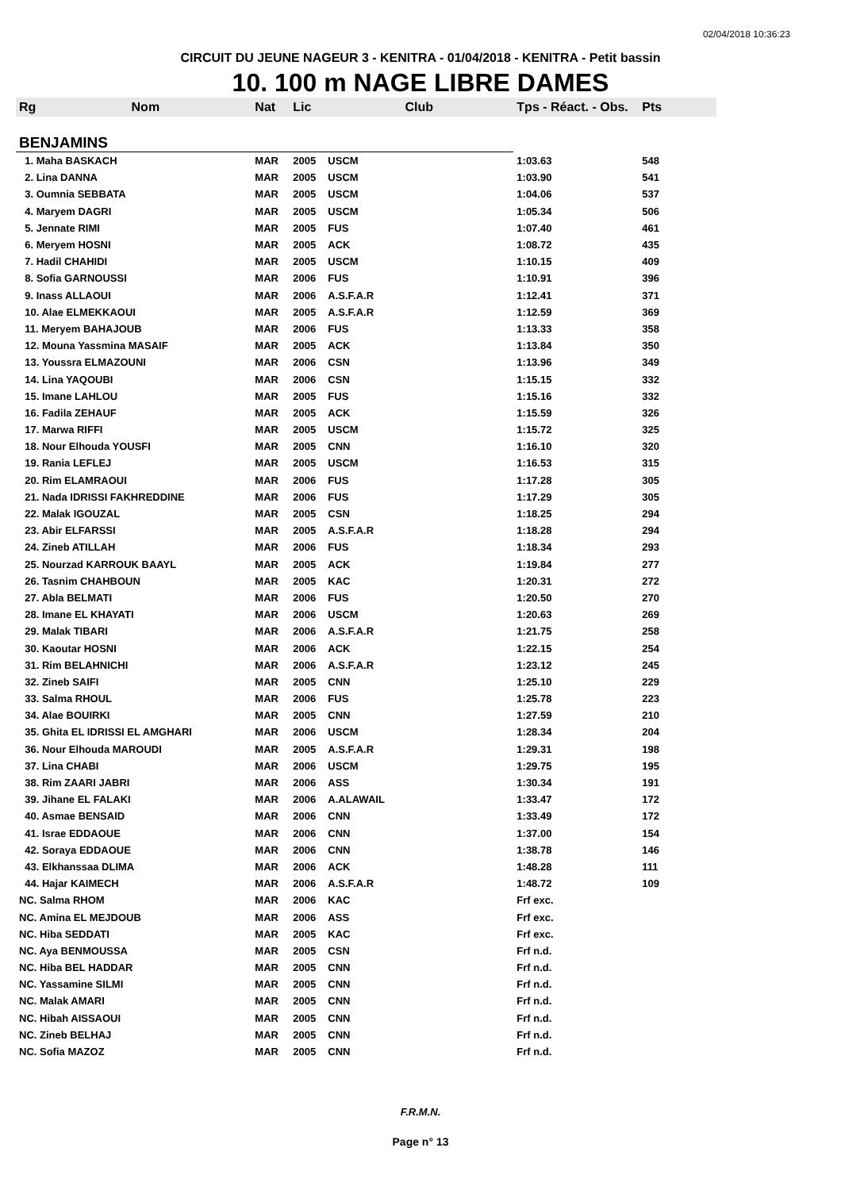02/04/2018 10:36:23
CIRCUIT DU JEUNE NAGEUR 3 - KENITRA - 01/04/2018 - KENITRA - Petit bassin
10. 100 m NAGE LIBRE DAMES
| Rg | Nom | Nat | Lic | Club | Tps - Réact. - Obs. | Pts |
| --- | --- | --- | --- | --- | --- | --- |
| BENJAMINS | | | | | | |
| 1. Maha BASKACH | | MAR | 2005 | USCM | 1:03.63 | 548 |
| 2. Lina DANNA | | MAR | 2005 | USCM | 1:03.90 | 541 |
| 3. Oumnia SEBBATA | | MAR | 2005 | USCM | 1:04.06 | 537 |
| 4. Maryem DAGRI | | MAR | 2005 | USCM | 1:05.34 | 506 |
| 5. Jennate RIMI | | MAR | 2005 | FUS | 1:07.40 | 461 |
| 6. Meryem HOSNI | | MAR | 2005 | ACK | 1:08.72 | 435 |
| 7. Hadil CHAHIDI | | MAR | 2005 | USCM | 1:10.15 | 409 |
| 8. Sofia GARNOUSSI | | MAR | 2006 | FUS | 1:10.91 | 396 |
| 9. Inass ALLAOUI | | MAR | 2006 | A.S.F.A.R | 1:12.41 | 371 |
| 10. Alae ELMEKKAOUI | | MAR | 2005 | A.S.F.A.R | 1:12.59 | 369 |
| 11. Meryem BAHAJOUB | | MAR | 2006 | FUS | 1:13.33 | 358 |
| 12. Mouna Yassmina MASAIF | | MAR | 2005 | ACK | 1:13.84 | 350 |
| 13. Youssra ELMAZOUNI | | MAR | 2006 | CSN | 1:13.96 | 349 |
| 14. Lina YAQOUBI | | MAR | 2006 | CSN | 1:15.15 | 332 |
| 15. Imane LAHLOU | | MAR | 2005 | FUS | 1:15.16 | 332 |
| 16. Fadila ZEHAUF | | MAR | 2005 | ACK | 1:15.59 | 326 |
| 17. Marwa RIFFI | | MAR | 2005 | USCM | 1:15.72 | 325 |
| 18. Nour Elhouda YOUSFI | | MAR | 2005 | CNN | 1:16.10 | 320 |
| 19. Rania LEFLEJ | | MAR | 2005 | USCM | 1:16.53 | 315 |
| 20. Rim ELAMRAOUI | | MAR | 2006 | FUS | 1:17.28 | 305 |
| 21. Nada IDRISSI FAKHREDDINE | | MAR | 2006 | FUS | 1:17.29 | 305 |
| 22. Malak IGOUZAL | | MAR | 2005 | CSN | 1:18.25 | 294 |
| 23. Abir ELFARSSI | | MAR | 2005 | A.S.F.A.R | 1:18.28 | 294 |
| 24. Zineb ATILLAH | | MAR | 2006 | FUS | 1:18.34 | 293 |
| 25. Nourzad KARROUK BAAYL | | MAR | 2005 | ACK | 1:19.84 | 277 |
| 26. Tasnim CHAHBOUN | | MAR | 2005 | KAC | 1:20.31 | 272 |
| 27. Abla BELMATI | | MAR | 2006 | FUS | 1:20.50 | 270 |
| 28. Imane EL KHAYATI | | MAR | 2006 | USCM | 1:20.63 | 269 |
| 29. Malak TIBARI | | MAR | 2006 | A.S.F.A.R | 1:21.75 | 258 |
| 30. Kaoutar HOSNI | | MAR | 2006 | ACK | 1:22.15 | 254 |
| 31. Rim BELAHNICHI | | MAR | 2006 | A.S.F.A.R | 1:23.12 | 245 |
| 32. Zineb SAIFI | | MAR | 2005 | CNN | 1:25.10 | 229 |
| 33. Salma RHOUL | | MAR | 2006 | FUS | 1:25.78 | 223 |
| 34. Alae BOUIRKI | | MAR | 2005 | CNN | 1:27.59 | 210 |
| 35. Ghita EL IDRISSI EL AMGHARI | | MAR | 2006 | USCM | 1:28.34 | 204 |
| 36. Nour Elhouda MAROUDI | | MAR | 2005 | A.S.F.A.R | 1:29.31 | 198 |
| 37. Lina CHABI | | MAR | 2006 | USCM | 1:29.75 | 195 |
| 38. Rim ZAARI JABRI | | MAR | 2006 | ASS | 1:30.34 | 191 |
| 39. Jihane EL FALAKI | | MAR | 2006 | A.ALAWAIL | 1:33.47 | 172 |
| 40. Asmae BENSAID | | MAR | 2006 | CNN | 1:33.49 | 172 |
| 41. Israe EDDAOUE | | MAR | 2006 | CNN | 1:37.00 | 154 |
| 42. Soraya EDDAOUE | | MAR | 2006 | CNN | 1:38.78 | 146 |
| 43. Elkhanssaa DLIMA | | MAR | 2006 | ACK | 1:48.28 | 111 |
| 44. Hajar KAIMECH | | MAR | 2006 | A.S.F.A.R | 1:48.72 | 109 |
| NC. Salma RHOM | | MAR | 2006 | KAC | Frf exc. | |
| NC. Amina EL MEJDOUB | | MAR | 2006 | ASS | Frf exc. | |
| NC. Hiba SEDDATI | | MAR | 2005 | KAC | Frf exc. | |
| NC. Aya BENMOUSSA | | MAR | 2005 | CSN | Frf n.d. | |
| NC. Hiba BEL HADDAR | | MAR | 2005 | CNN | Frf n.d. | |
| NC. Yassamine SILMI | | MAR | 2005 | CNN | Frf n.d. | |
| NC. Malak AMARI | | MAR | 2005 | CNN | Frf n.d. | |
| NC. Hibah AISSAOUI | | MAR | 2005 | CNN | Frf n.d. | |
| NC. Zineb BELHAJ | | MAR | 2005 | CNN | Frf n.d. | |
| NC. Sofia MAZOZ | | MAR | 2005 | CNN | Frf n.d. | |
F.R.M.N.
Page n° 13